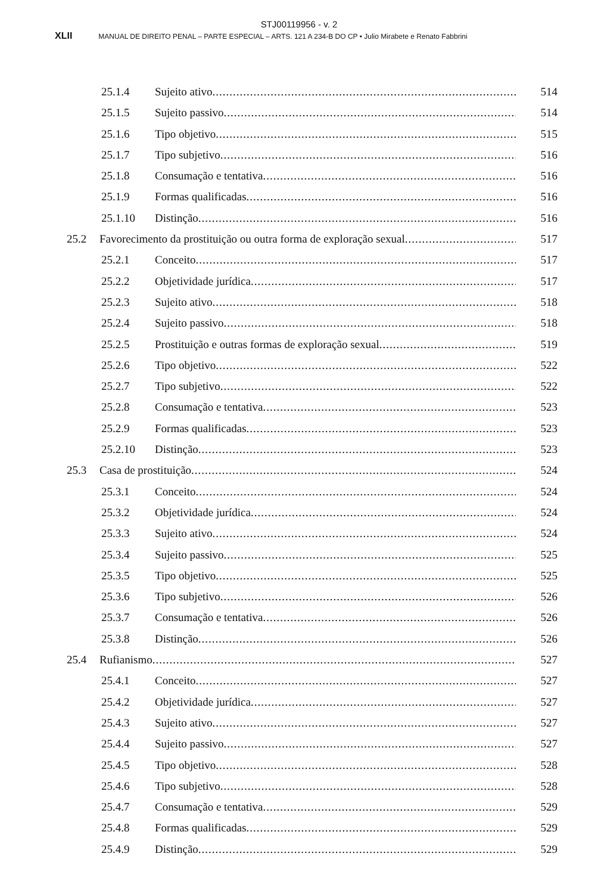STJ00119956 - v. 2
XLII MANUAL DE DIREITO PENAL – PARTE ESPECIAL – ARTS. 121 A 234-B DO CP • Julio Mirabete e Renato Fabbrini
25.1.4 Sujeito ativo 514
25.1.5 Sujeito passivo 514
25.1.6 Tipo objetivo 515
25.1.7 Tipo subjetivo 516
25.1.8 Consumação e tentativa 516
25.1.9 Formas qualificadas 516
25.1.10 Distinção 516
25.2 Favorecimento da prostituição ou outra forma de exploração sexual 517
25.2.1 Conceito 517
25.2.2 Objetividade jurídica 517
25.2.3 Sujeito ativo 518
25.2.4 Sujeito passivo 518
25.2.5 Prostituição e outras formas de exploração sexual 519
25.2.6 Tipo objetivo 522
25.2.7 Tipo subjetivo 522
25.2.8 Consumação e tentativa 523
25.2.9 Formas qualificadas 523
25.2.10 Distinção 523
25.3 Casa de prostituição 524
25.3.1 Conceito 524
25.3.2 Objetividade jurídica 524
25.3.3 Sujeito ativo 524
25.3.4 Sujeito passivo 525
25.3.5 Tipo objetivo 525
25.3.6 Tipo subjetivo 526
25.3.7 Consumação e tentativa 526
25.3.8 Distinção 526
25.4 Rufianismo 527
25.4.1 Conceito 527
25.4.2 Objetividade jurídica 527
25.4.3 Sujeito ativo 527
25.4.4 Sujeito passivo 527
25.4.5 Tipo objetivo 528
25.4.6 Tipo subjetivo 528
25.4.7 Consumação e tentativa 529
25.4.8 Formas qualificadas 529
25.4.9 Distinção 529